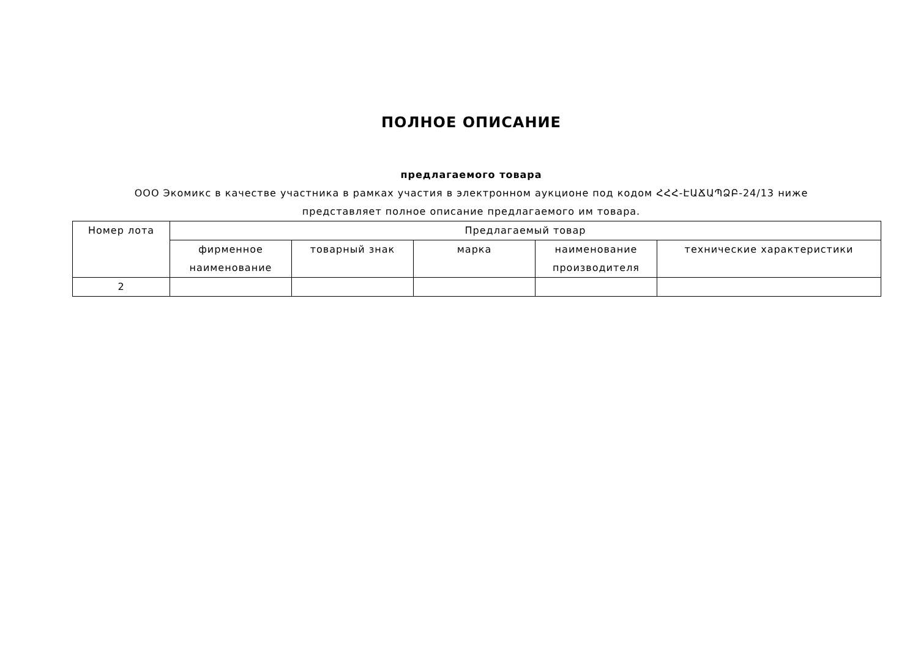ПОЛНОЕ ОПИСАНИЕ
предлагаемого товара
ООО Экомикс в качестве участника в рамках участия в электронном аукционе под кодом ՀՀՀ-ԷԱՃԱՊՁԲ-24/13 ниже
представляет полное описание предлагаемого им товара.
| Номер лота | Предлагаемый товар | | | | |
| | фирменное наименование | товарный знак | марка | наименование производителя | технические характеристики |
| 2 | | | | | |